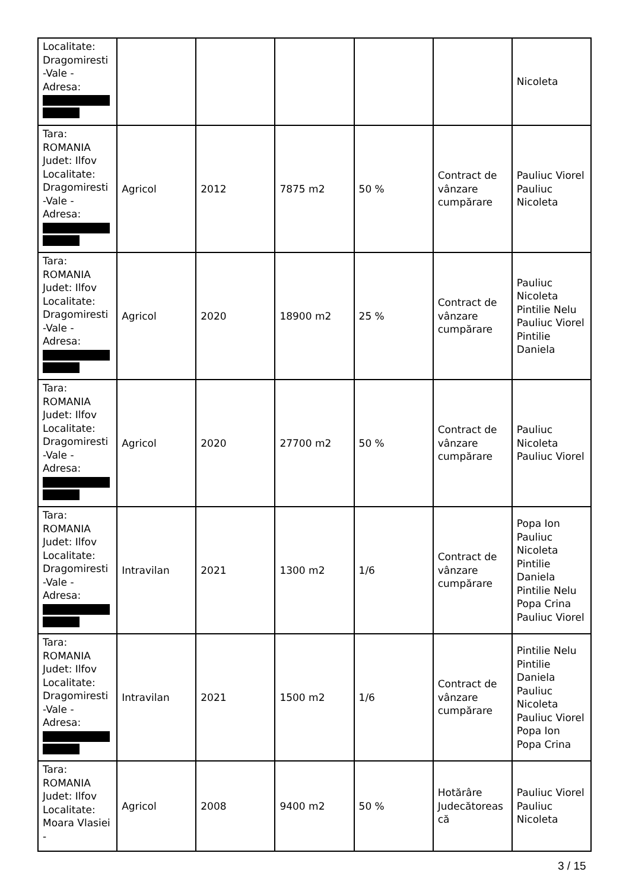| Localitate: Dragomiresti -Vale - Adresa: | | | | | | Nicoleta |
| Tara: ROMANIA Judet: Ilfov Localitate: Dragomiresti -Vale - Adresa: | Agricol | 2012 | 7875 m2 | 50 % | Contract de vânzare cumpărare | Pauliuc Viorel Pauliuc Nicoleta |
| Tara: ROMANIA Judet: Ilfov Localitate: Dragomiresti -Vale - Adresa: | Agricol | 2020 | 18900 m2 | 25 % | Contract de vânzare cumpărare | Pauliuc Nicoleta Pintilie Nelu Pauliuc Viorel Pintilie Daniela |
| Tara: ROMANIA Judet: Ilfov Localitate: Dragomiresti -Vale - Adresa: | Agricol | 2020 | 27700 m2 | 50 % | Contract de vânzare cumpărare | Pauliuc Nicoleta Pauliuc Viorel |
| Tara: ROMANIA Judet: Ilfov Localitate: Dragomiresti -Vale - Adresa: | Intravilan | 2021 | 1300 m2 | 1/6 | Contract de vânzare cumpărare | Popa Ion Pauliuc Nicoleta Pintilie Daniela Pintilie Nelu Popa Crina Pauliuc Viorel |
| Tara: ROMANIA Judet: Ilfov Localitate: Dragomiresti -Vale - Adresa: | Intravilan | 2021 | 1500 m2 | 1/6 | Contract de vânzare cumpărare | Pintilie Nelu Pintilie Daniela Pauliuc Nicoleta Pauliuc Viorel Popa Ion Popa Crina |
| Tara: ROMANIA Judet: Ilfov Localitate: Moara Vlasiei - | Agricol | 2008 | 9400 m2 | 50 % | Hotărâre Judecătoreas că | Pauliuc Viorel Pauliuc Nicoleta |
3 / 15